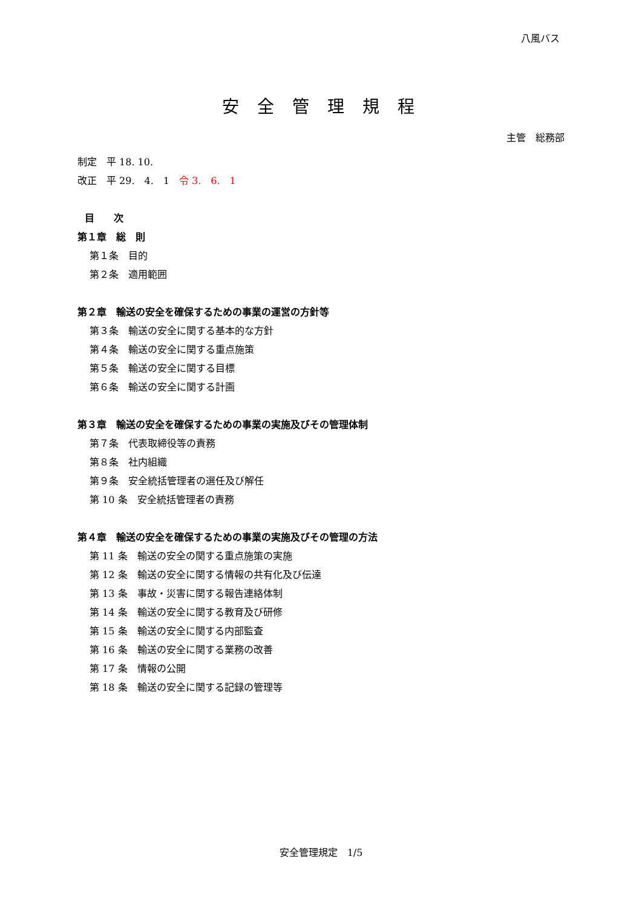八風バス
安全管理規程
主管　総務部
制定　平 18. 10.
改正　平 29.　4.　1　令 3.　6.　1
目　　次
第１章　総　則
第１条　目的
第２条　適用範囲
第２章　輸送の安全を確保するための事業の運営の方針等
第３条　輸送の安全に関する基本的な方針
第４条　輸送の安全に関する重点施策
第５条　輸送の安全に関する目標
第６条　輸送の安全に関する計画
第３章　輸送の安全を確保するための事業の実施及びその管理体制
第７条　代表取締役等の責務
第８条　社内組織
第９条　安全統括管理者の選任及び解任
第 10 条　安全統括管理者の責務
第４章　輸送の安全を確保するための事業の実施及びその管理の方法
第 11 条　輸送の安全の関する重点施策の実施
第 12 条　輸送の安全に関する情報の共有化及び伝達
第 13 条　事故・災害に関する報告連絡体制
第 14 条　輸送の安全に関する教育及び研修
第 15 条　輸送の安全に関する内部監査
第 16 条　輸送の安全に関する業務の改善
第 17 条　情報の公開
第 18 条　輸送の安全に関する記録の管理等
安全管理規定　1/5